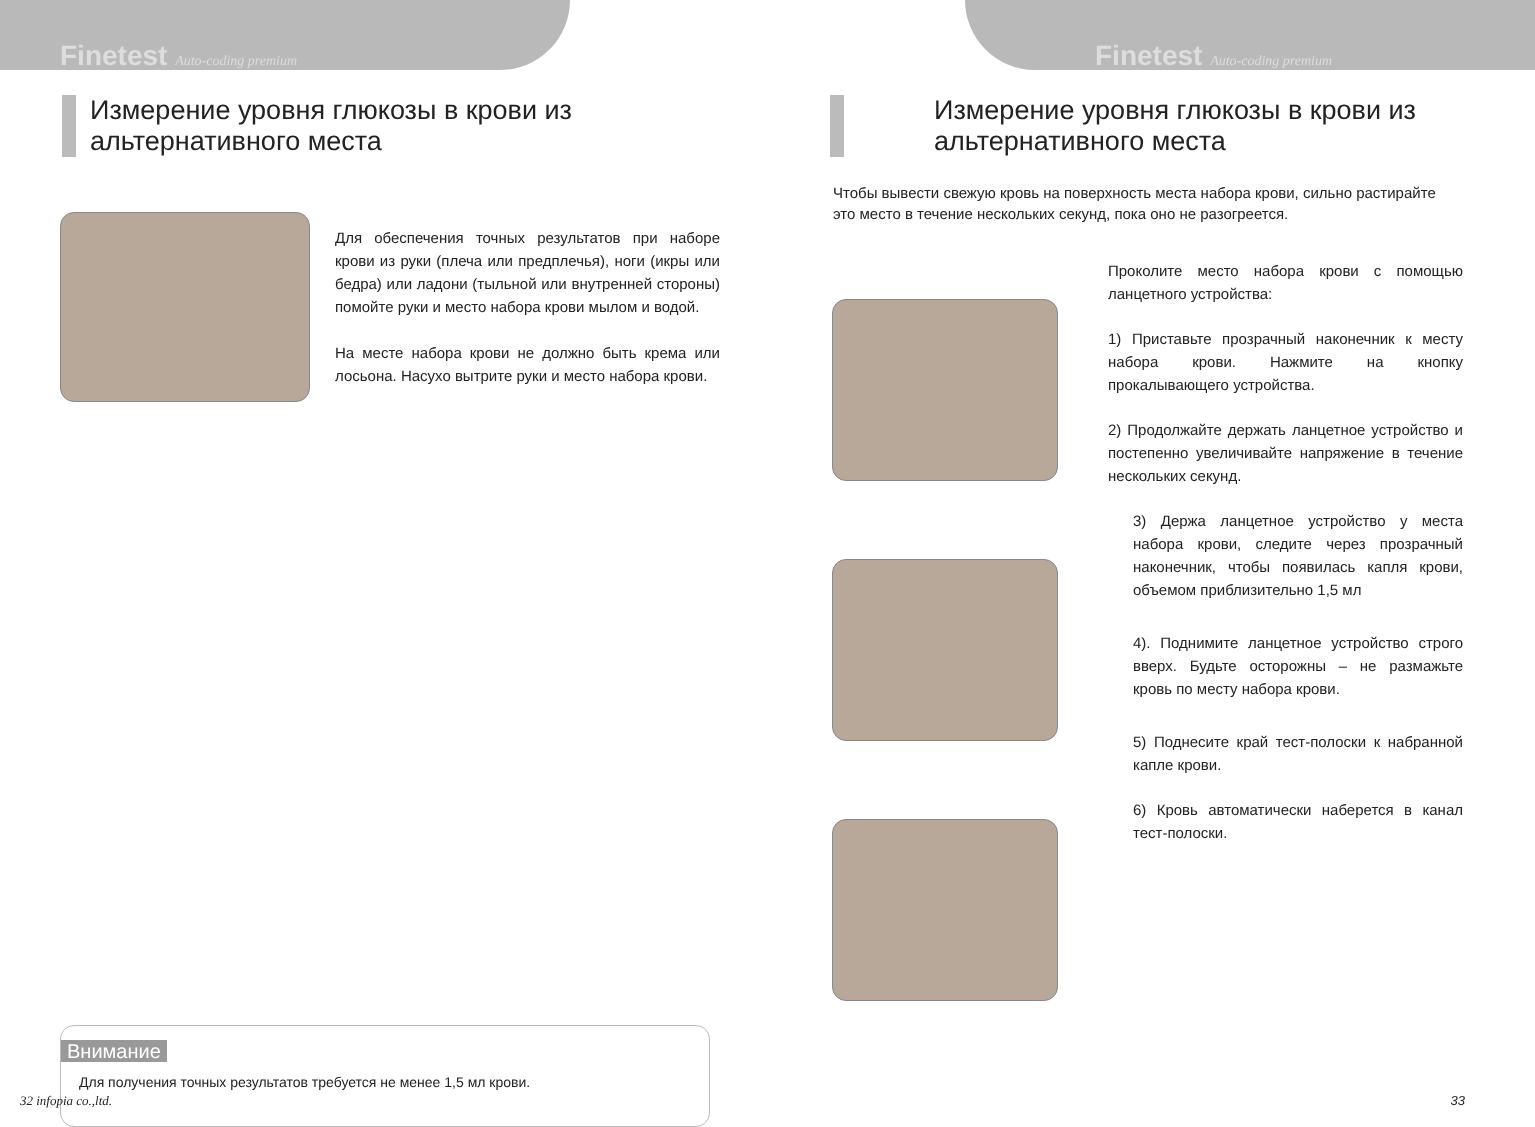Finetest Auto-coding premium
Измерение уровня глюкозы в крови из альтернативного места
Для обеспечения точных результатов при наборе крови из руки (плеча или предплечья), ноги (икры или бедра) или ладони (тыльной или внутренней стороны) помойте руки и место набора крови мылом и водой.
На месте набора крови не должно быть крема или лосьона. Насухо вытрите руки и место набора крови.
Внимание
Для получения точных результатов требуется не менее 1,5 мл крови.
32 infopia co.,ltd.
Finetest Auto-coding premium
Измерение уровня глюкозы в крови из альтернативного места
Чтобы вывести свежую кровь на поверхность места набора крови, сильно растирайте это место в течение нескольких секунд, пока оно не разогреется.
Проколите место набора крови с помощью ланцетного устройства:
1) Приставьте прозрачный наконечник к месту набора крови. Нажмите на кнопку прокалывающего устройства.
2) Продолжайте держать ланцетное устройство и постепенно увеличивайте напряжение в течение нескольких секунд.
3) Держа ланцетное устройство у места набора крови, следите через прозрачный наконечник, чтобы появилась капля крови, объемом приблизительно 1,5 мл
4). Поднимите ланцетное устройство строго вверх. Будьте осторожны – не размажьте кровь по месту набора крови.
5) Поднесите край тест-полоски к набранной капле крови.
6) Кровь автоматически наберется в канал тест-полоски.
33